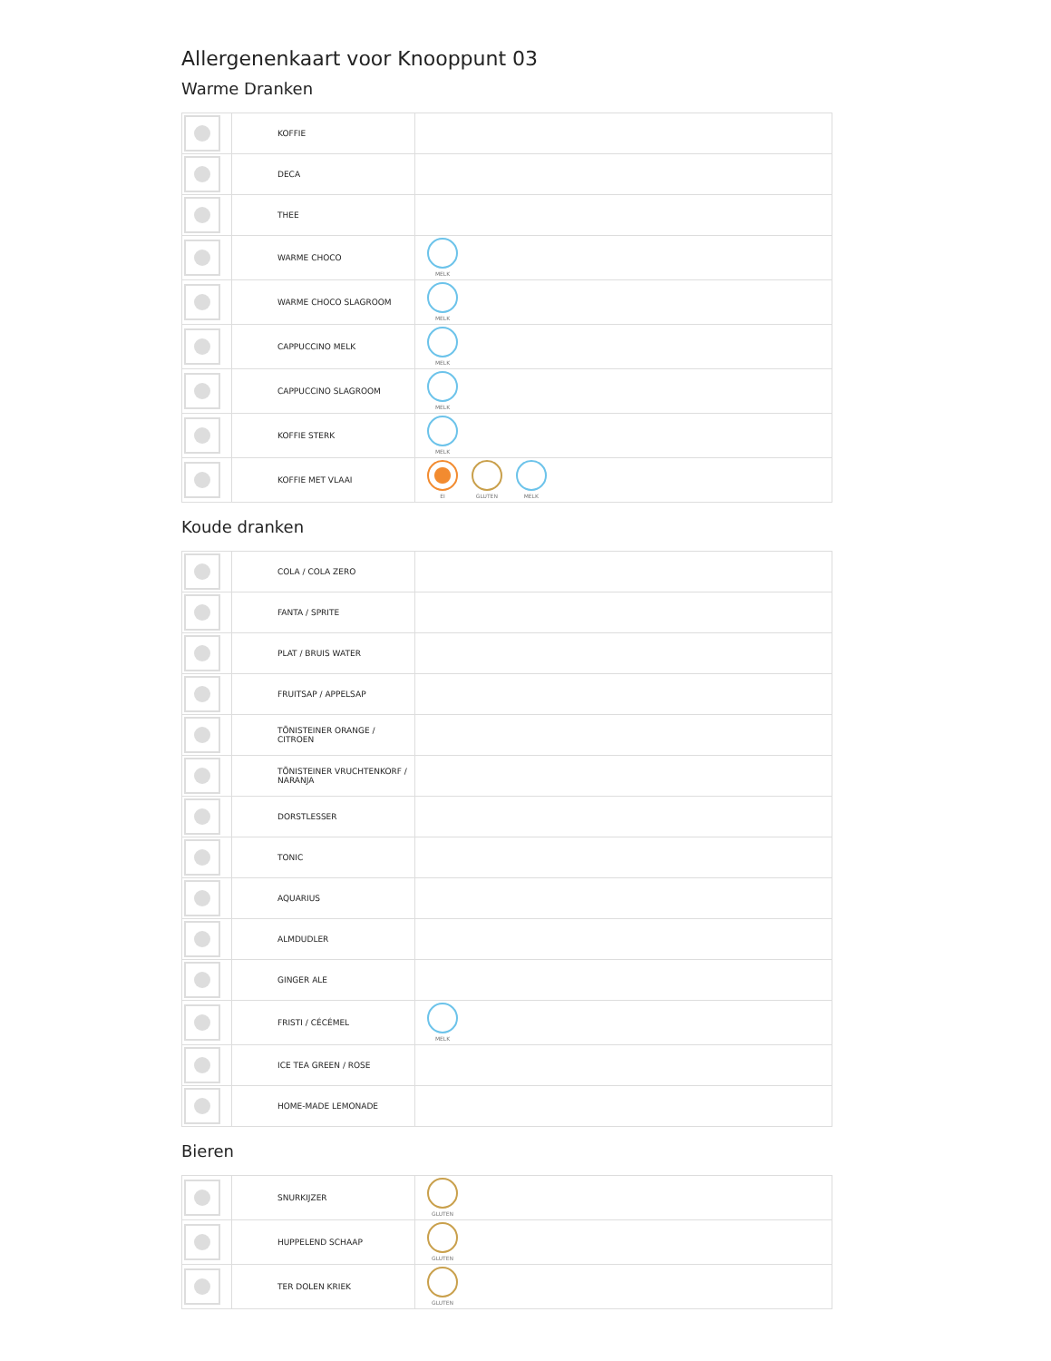Allergenenkaart voor Knooppunt 03
Warme Dranken
| | KOFFIE | |
| | DECA | |
| | THEE | |
| | WARME CHOCO | MELK |
| | WARME CHOCO SLAGROOM | MELK |
| | CAPPUCCINO MELK | MELK |
| | CAPPUCCINO SLAGROOM | MELK |
| | KOFFIE STERK | MELK |
| | KOFFIE MET VLAAI | EI GLUTEN MELK |
Koude dranken
| | COLA / COLA ZERO | |
| | FANTA / SPRITE | |
| | PLAT / BRUIS WATER | |
| | FRUITSAP / APPELSAP | |
| | TÖNISTEINER ORANGE / CITROEN | |
| | TÖNISTEINER VRUCHTENKORF / NARANJA | |
| | DORSTLESSER | |
| | TONIC | |
| | AQUARIUS | |
| | ALMDUDLER | |
| | GINGER ALE | |
| | FRISTI / CÉCÉMEL | MELK |
| | ICE TEA GREEN / ROSE | |
| | HOME-MADE LEMONADE | |
Bieren
| | SNURKIJZER | GLUTEN |
| | HUPPELEND SCHAAP | GLUTEN |
| | TER DOLEN KRIEK | GLUTEN |